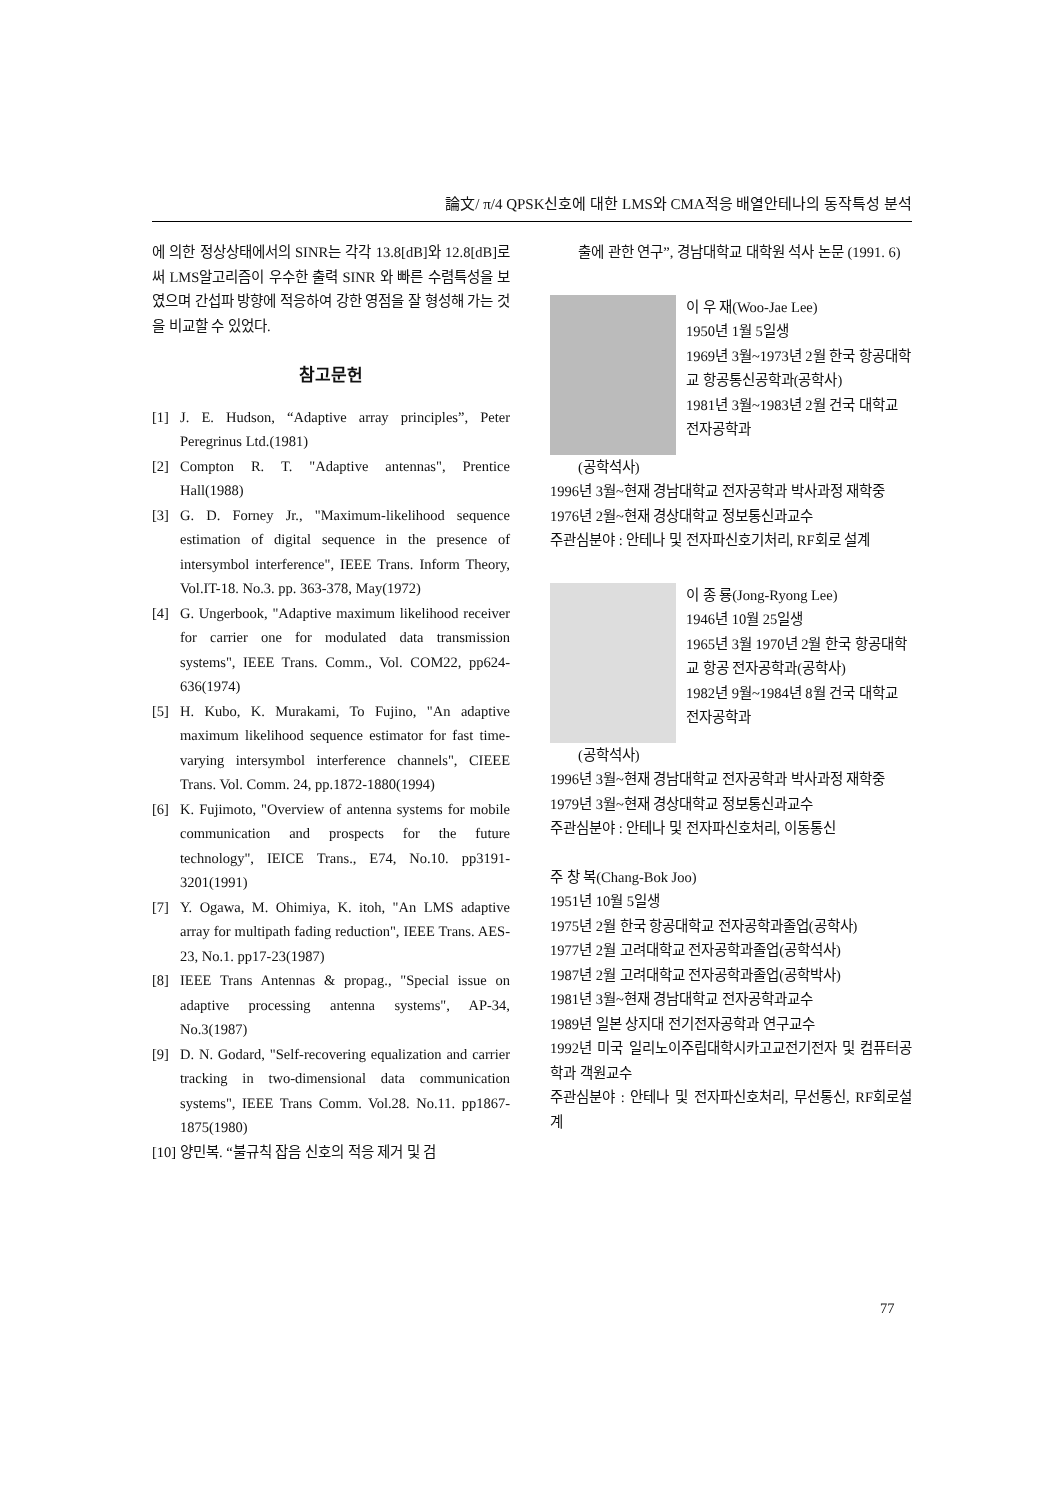論文/ π/4 QPSK신호에 대한 LMS와 CMA적응 배열안테나의 동작특성 분석
에 의한 정상상태에서의 SINR는 각각 13.8[dB]와 12.8[dB]로써 LMS알고리즘이 우수한 출력 SINR 와 빠른 수렴특성을 보였으며 간섭파 방향에 적응하여 강한 영점을 잘 형성해 가는 것을 비교할 수 있었다.
참고문헌
[1] J. E. Hudson, “Adaptive array principles”, Peter Peregrinus Ltd.(1981)
[2] Compton R. T. "Adaptive antennas", Prentice Hall(1988)
[3] G. D. Forney Jr., "Maximum-likelihood sequence estimation of digital sequence in the presence of intersymbol interference", IEEE Trans. Inform Theory, Vol.IT-18. No.3. pp. 363-378, May(1972)
[4] G. Ungerbook, "Adaptive maximum likelihood receiver for carrier one for modulated data transmission systems", IEEE Trans. Comm., Vol. COM22, pp624-636(1974)
[5] H. Kubo, K. Murakami, To Fujino, "An adaptive maximum likelihood sequence estimator for fast time-varying intersymbol interference channels", CIEEE Trans. Vol. Comm. 24, pp.1872-1880(1994)
[6] K. Fujimoto, "Overview of antenna systems for mobile communication and prospects for the future technology", IEICE Trans., E74, No.10. pp3191-3201(1991)
[7] Y. Ogawa, M. Ohimiya, K. itoh, "An LMS adaptive array for multipath fading reduction", IEEE Trans. AES-23, No.1. pp17-23(1987)
[8] IEEE Trans Antennas & propag., "Special issue on adaptive processing antenna systems", AP-34, No.3(1987)
[9] D. N. Godard, "Self-recovering equalization and carrier tracking in two-dimensional data communication systems", IEEE Trans Comm. Vol.28. No.11. pp1867-1875(1980)
[10]
양민복. “불규칙 잡음 신호의 적응 제거 및 검
출에 관한 연구”, 경남대학교 대학원 석사 논문 (1991. 6)
이 우 재(Woo-Jae Lee)
1950년 1월 5일생
1969년 3월~1973년 2월 한국 항공대학교 항공통신공학과(공학사)
1981년 3월~1983년 2월 건국 대학교 전자공학과
(공학석사)
1996년 3월~현재 경남대학교 전자공학과 박사과정 재학중
1976년 2월~현재 경상대학교 정보통신과교수
주관심분야 : 안테나 및 전자파신호기처리, RF회로 설계
이 종 룡(Jong-Ryong Lee)
1946년 10월 25일생
1965년 3월 1970년 2월 한국 항공대학교 항공 전자공학과(공학사)
1982년 9월~1984년 8월 건국 대학교 전자공학과
(공학석사)
1996년 3월~현재 경남대학교 전자공학과 박사과정 재학중
1979년 3월~현재 경상대학교 정보통신과교수
주관심분야 : 안테나 및 전자파신호처리, 이동통신
주 창 복(Chang-Bok Joo)
1951년 10월 5일생
1975년 2월 한국 항공대학교 전자공학과졸업(공학사)
1977년 2월 고려대학교 전자공학과졸업(공학석사)
1987년 2월 고려대학교 전자공학과졸업(공학박사)
1981년 3월~현재 경남대학교 전자공학과교수
1989년 일본 상지대 전기전자공학과 연구교수
1992년 미국 일리노이주립대학시카고교전기전자 및 컴퓨터공학과 객원교수
주관심분야 : 안테나 및 전자파신호처리, 무선통신, RF회로설계
77